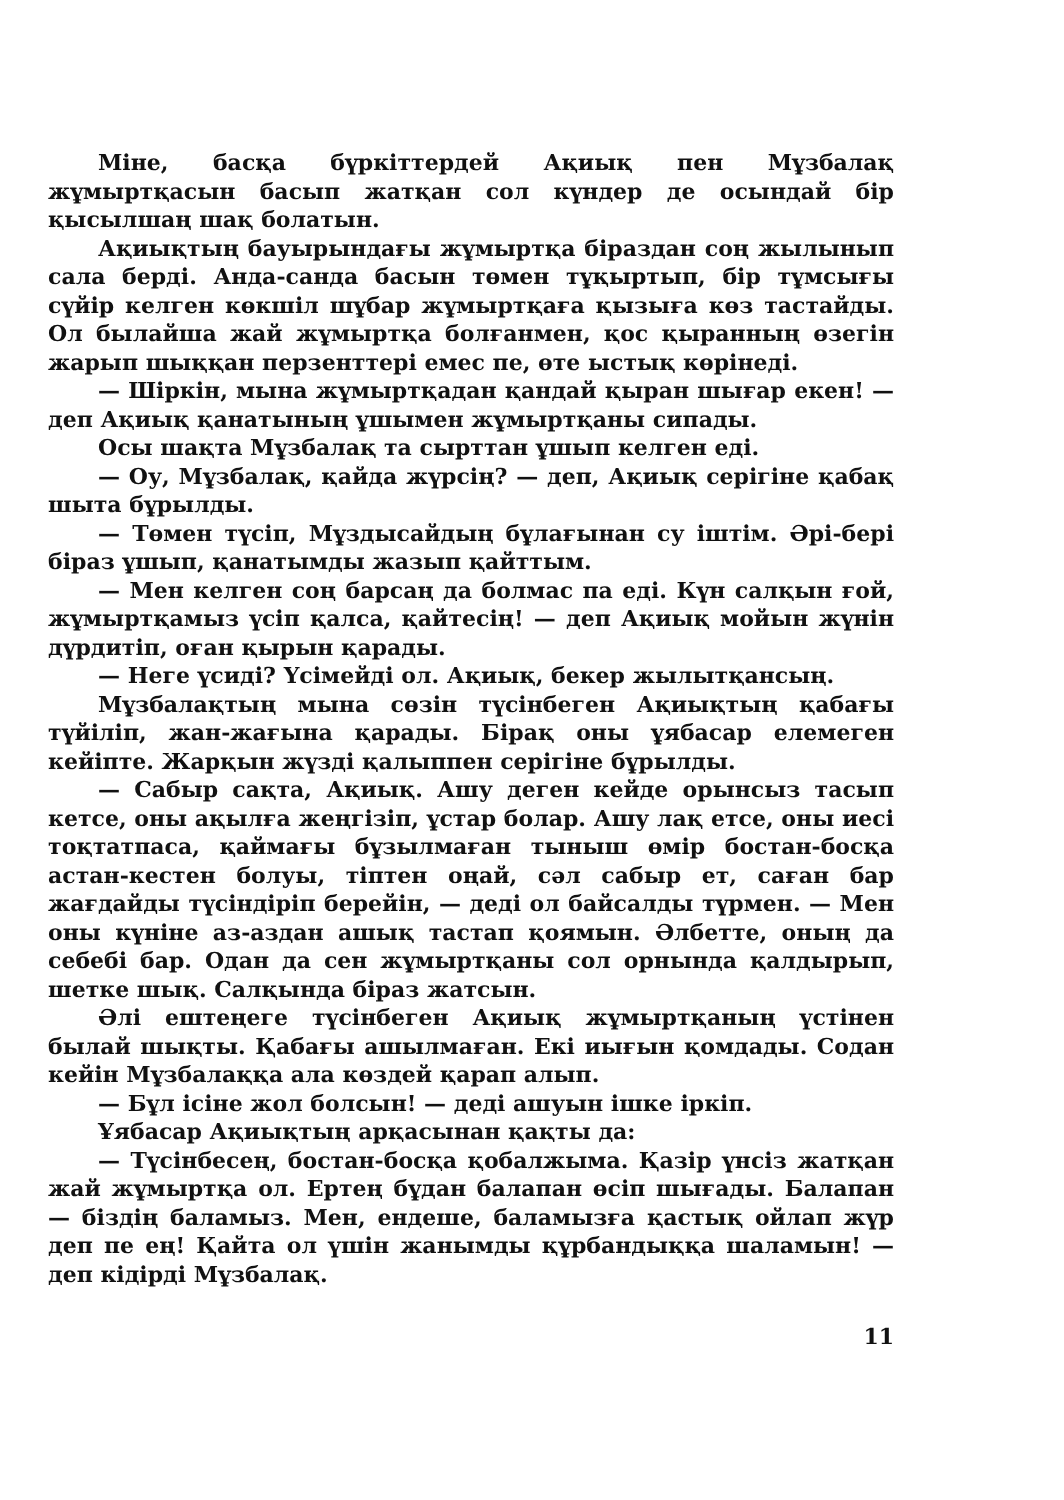Міне, басқа бүркіттердей Ақиық пен Мұзбалақ жұмыртқасын басып жатқан сол күндер де осындай бір қысылшаң шақ болатын.
Ақиықтың бауырындағы жұмыртқа біраздан соң жылынып сала берді. Анда-санда басын төмен тұқыртып, бір тұмсығы сүйір келген көкшіл шұбар жұмыртқаға қызыға көз тастайды. Ол былайша жай жұмыртқа болғанмен, қос қыранның өзегін жарып шыққан перзенттері емес пе, өте ыстық көрінеді.
— Шіркін, мына жұмыртқадан қандай қыран шығар екен! — деп Ақиық қанатының ұшымен жұмыртқаны сипады.
Осы шақта Мұзбалақ та сырттан ұшып келген еді.
— Оу, Мұзбалақ, қайда жүрсің? — деп, Ақиық серігіне қабақ шыта бұрылды.
— Төмен түсіп, Мұздысайдың бұлағынан су іштім. Әрі-бері біраз ұшып, қанатымды жазып қайттым.
— Мен келген соң барсаң да болмас па еді. Күн салқын ғой, жұмыртқамыз үсіп қалса, қайтесің! — деп Ақиық мойын жүнін дүрдитіп, оған қырын қарады.
— Неге үсиді? Үсімейді ол. Ақиық, бекер жылытқансың.
Мұзбалақтың мына сөзін түсінбеген Ақиықтың қабағы түйіліп, жан-жағына қарады. Бірақ оны ұябасар елемеген кейіпте. Жарқын жүзді қалыппен серігіне бұрылды.
— Сабыр сақта, Ақиық. Ашу деген кейде орынсыз тасып кетсе, оны ақылға жеңгізіп, ұстар болар. Ашу лақ етсе, оны иесі тоқтатпаса, қаймағы бұзылмаған тыныш өмір бостан-босқа астан-кестен болуы, тіптен оңай, сәл сабыр ет, саған бар жағдайды түсіндіріп берейін, — деді ол байсалды түрмен. — Мен оны күніне аз-аздан ашық тастап қоямын. Әлбетте, оның да себебі бар. Одан да сен жұмыртқаны сол орнында қалдырып, шетке шық. Салқында біраз жатсын.
Әлі ештеңеге түсінбеген Ақиық жұмыртқаның үстінен былай шықты. Қабағы ашылмаған. Екі иығын қомдады. Содан кейін Мұзбалаққа ала көздей қарап алып.
— Бұл ісіне жол болсын! — деді ашуын ішке іркіп.
Ұябасар Ақиықтың арқасынан қақты да:
— Түсінбесең, бостан-босқа қобалжыма. Қазір үнсіз жатқан жай жұмыртқа ол. Ертең бұдан балапан өсіп шығады. Балапан — біздің баламыз. Мен, ендеше, баламызға қастық ойлап жүр деп пе ең! Қайта ол үшін жанымды құрбандыққа шаламын! — деп кідірді Мұзбалақ.
11